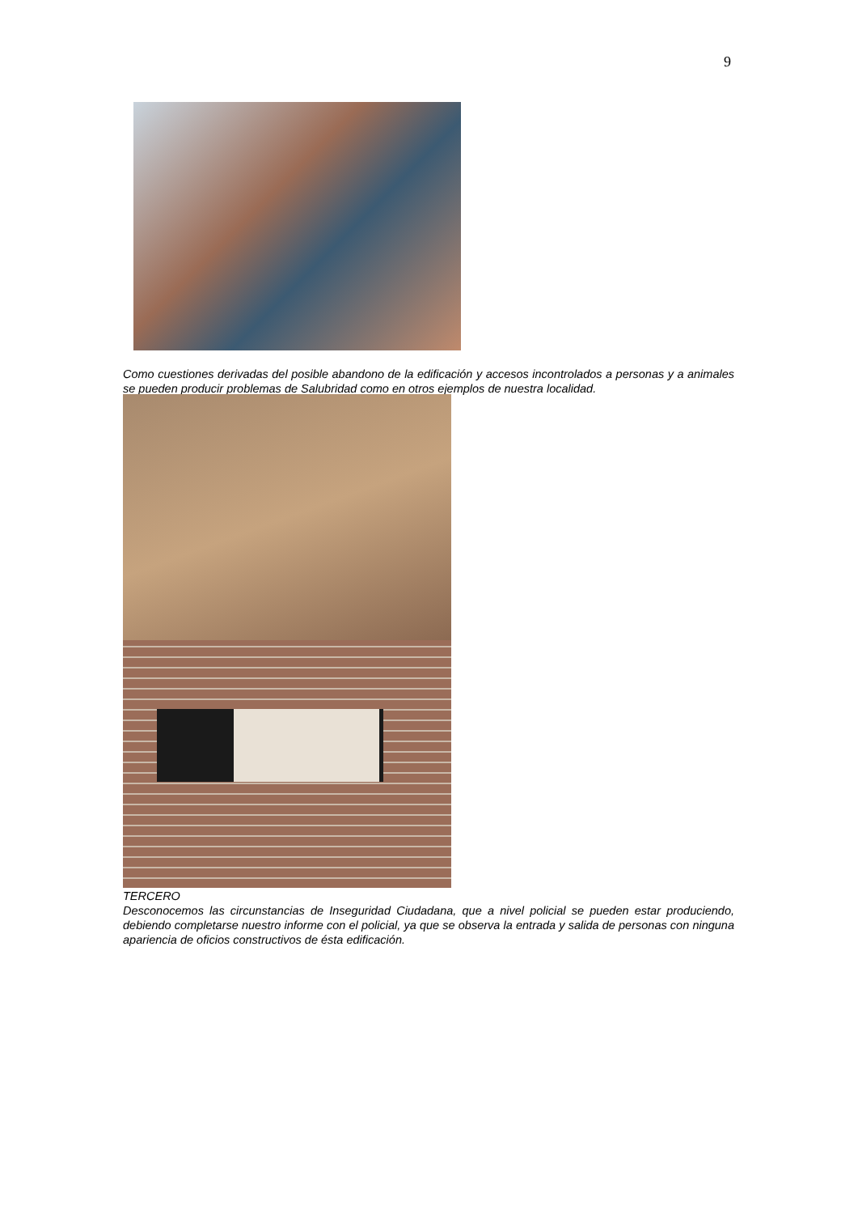9
Como cuestiones derivadas del posible abandono de la edificación y accesos incontrolados a personas y a animales se pueden producir problemas de Salubridad como en otros ejemplos de nuestra localidad.
TERCERO
Desconocemos las circunstancias de Inseguridad Ciudadana, que a nivel policial se pueden estar produciendo, debiendo completarse nuestro informe con el policial, ya que se observa la entrada y salida de personas con ninguna apariencia de oficios constructivos de ésta edificación.